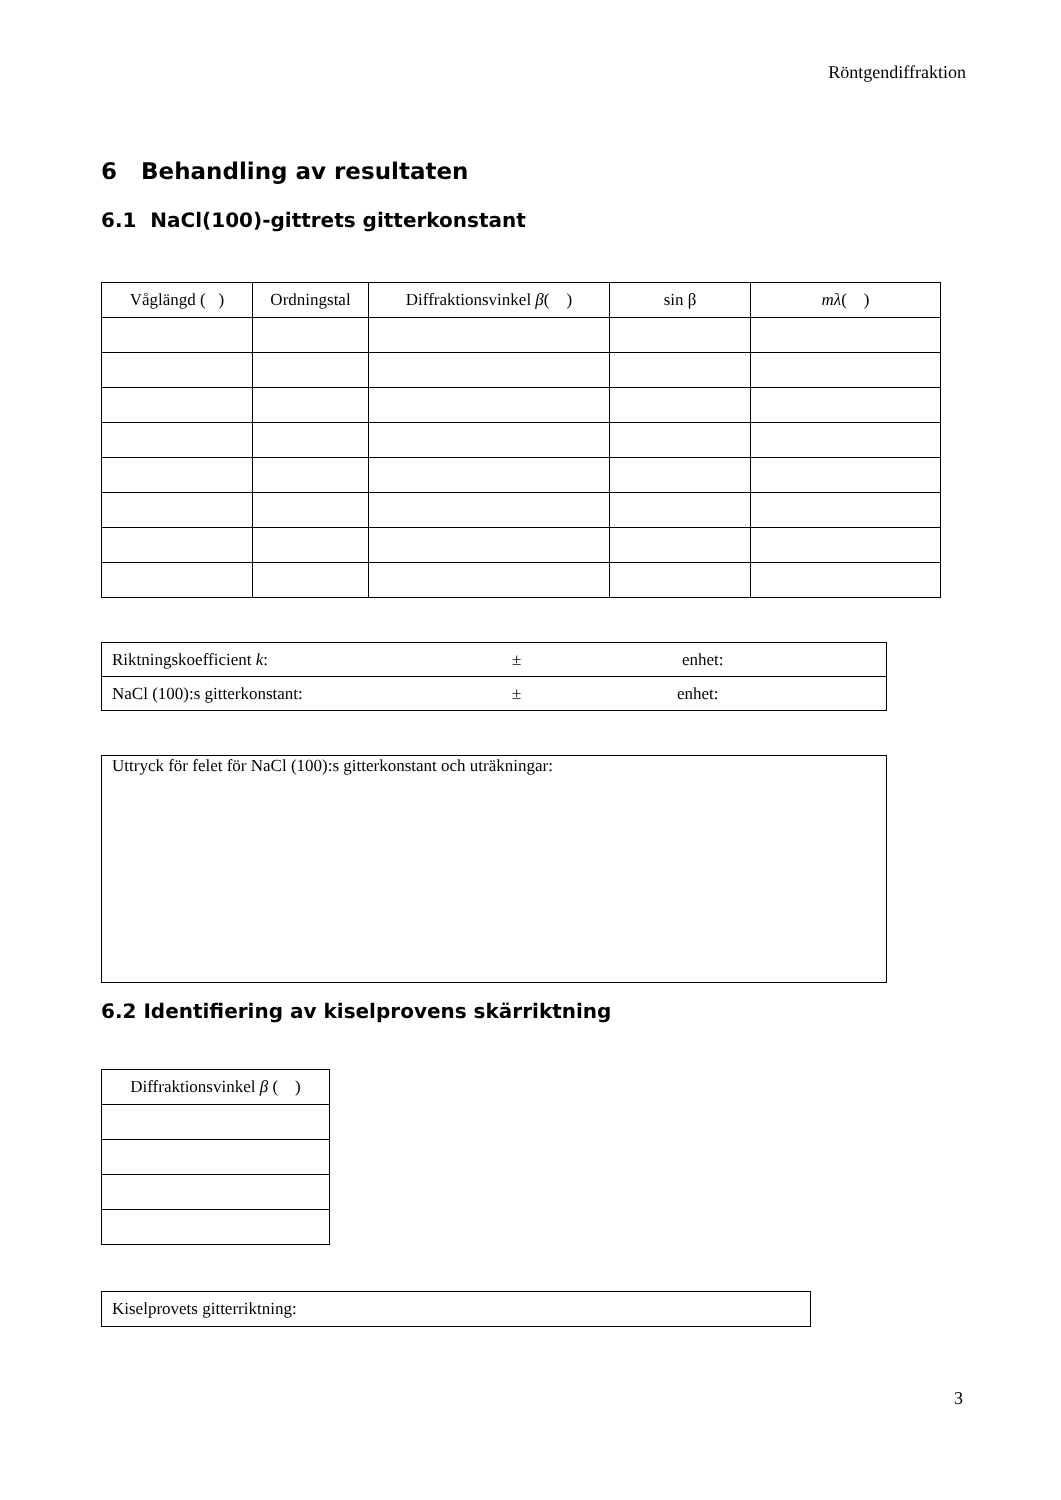Röntgendiffraktion
6 Behandling av resultaten
6.1 NaCl(100)-gittrets gitterkonstant
| Våglängd ( ) | Ordningstal | Diffraktionsvinkel β ( ) | sin β | mλ ( ) |
| --- | --- | --- | --- | --- |
| Riktningskoefficient k : ± enhet: |
| NaCl (100):s gitterkonstant: ± enhet: |
| Uttryck för felet för NaCl (100):s gitterkonstant och uträkningar: |
6.2 Identifiering av kiselprovens skärriktning
| Diffraktionsvinkel β ( ) |
| --- |
| Kiselprovets gitterriktning: |
3